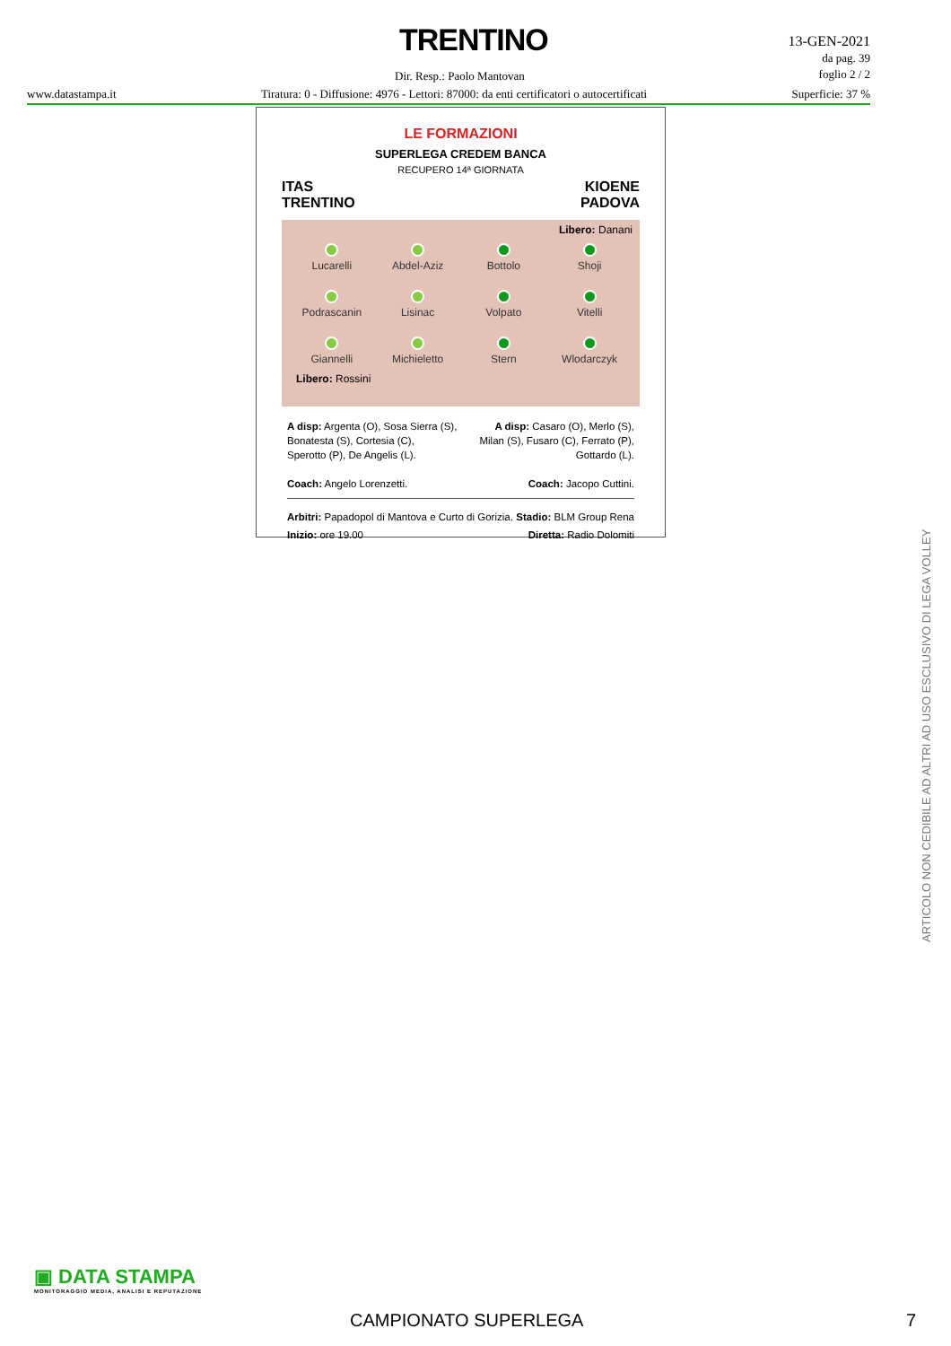TRENTINO
13-GEN-2021
da pag. 39
foglio 2 / 2
Dir. Resp.: Paolo Mantovan
www.datastampa.it Tiratura: 0 - Diffusione: 4976 - Lettori: 87000: da enti certificatori o autocertificati Superficie: 37 %
LE FORMAZIONI
SUPERLEGA CREDEM BANCA
RECUPERO 14ª GIORNATA
ITAS
TRENTINO KIOENE
PADOVA
Libero: Danani
Lucarelli
Abdel-Aziz
Bottolo
Shoji
Podrascanin
Lisinac
Volpato
Vitelli
Giannelli
Michieletto
Stern
Wlodarczyk
Libero: Rossini
A disp: Argenta (O), Sosa Sierra (S),
Bonatesta (S), Cortesia (C),
Sperotto (P), De Angelis (L).
Coach: Angelo Lorenzetti.
A disp: Casaro (O), Merlo (S),
Milan (S), Fusaro (C), Ferrato (P),
Gottardo (L).
Coach: Jacopo Cuttini.
Arbitri: Papadopol di Mantova e Curto di Gorizia.
Inizio: ore 19.00
Stadio: BLM Group Rena
Diretta: Radio Dolomiti
ARTICOLO NON CEDIBILE AD ALTRI AD USO ESCLUSIVO DI LEGA VOLLEY
▣ DATA STAMPA
MONITORAGGIO MEDIA, ANALISI E REPUTAZIONE
CAMPIONATO SUPERLEGA 7